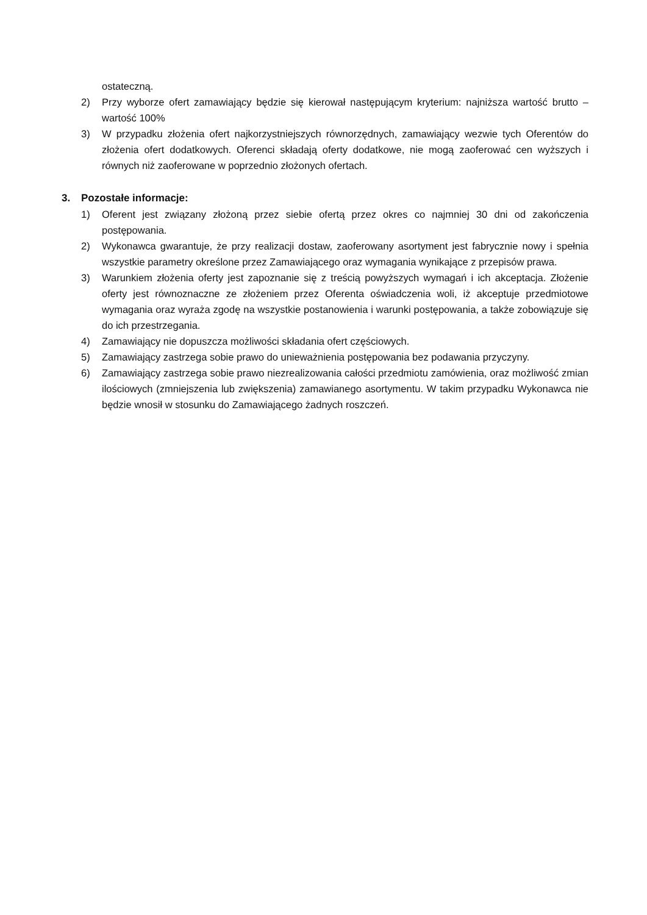ostateczną.
2) Przy wyborze ofert zamawiający będzie się kierował następującym kryterium: najniższa wartość brutto – wartość 100%
3) W przypadku złożenia ofert najkorzystniejszych równorzędnych, zamawiający wezwie tych Oferentów do złożenia ofert dodatkowych. Oferenci składają oferty dodatkowe, nie mogą zaoferować cen wyższych i równych niż zaoferowane w poprzednio złożonych ofertach.
3. Pozostałe informacje:
1) Oferent jest związany złożoną przez siebie ofertą przez okres co najmniej 30 dni od zakończenia postępowania.
2) Wykonawca gwarantuje, że przy realizacji dostaw, zaoferowany asortyment jest fabrycznie nowy i spełnia wszystkie parametry określone przez Zamawiającego oraz wymagania wynikające z przepisów prawa.
3) Warunkiem złożenia oferty jest zapoznanie się z treścią powyższych wymagań i ich akceptacja. Złożenie oferty jest równoznaczne ze złożeniem przez Oferenta oświadczenia woli, iż akceptuje przedmiotowe wymagania oraz wyraża zgodę na wszystkie postanowienia i warunki postępowania, a także zobowiązuje się do ich przestrzegania.
4) Zamawiający nie dopuszcza możliwości składania ofert częściowych.
5) Zamawiający zastrzega sobie prawo do unieważnienia postępowania bez podawania przyczyny.
6) Zamawiający zastrzega sobie prawo niezrealizowania całości przedmiotu zamówienia, oraz możliwość zmian ilościowych (zmniejszenia lub zwiększenia) zamawianego asortymentu. W takim przypadku Wykonawca nie będzie wnosił w stosunku do Zamawiającego żadnych roszczeń.